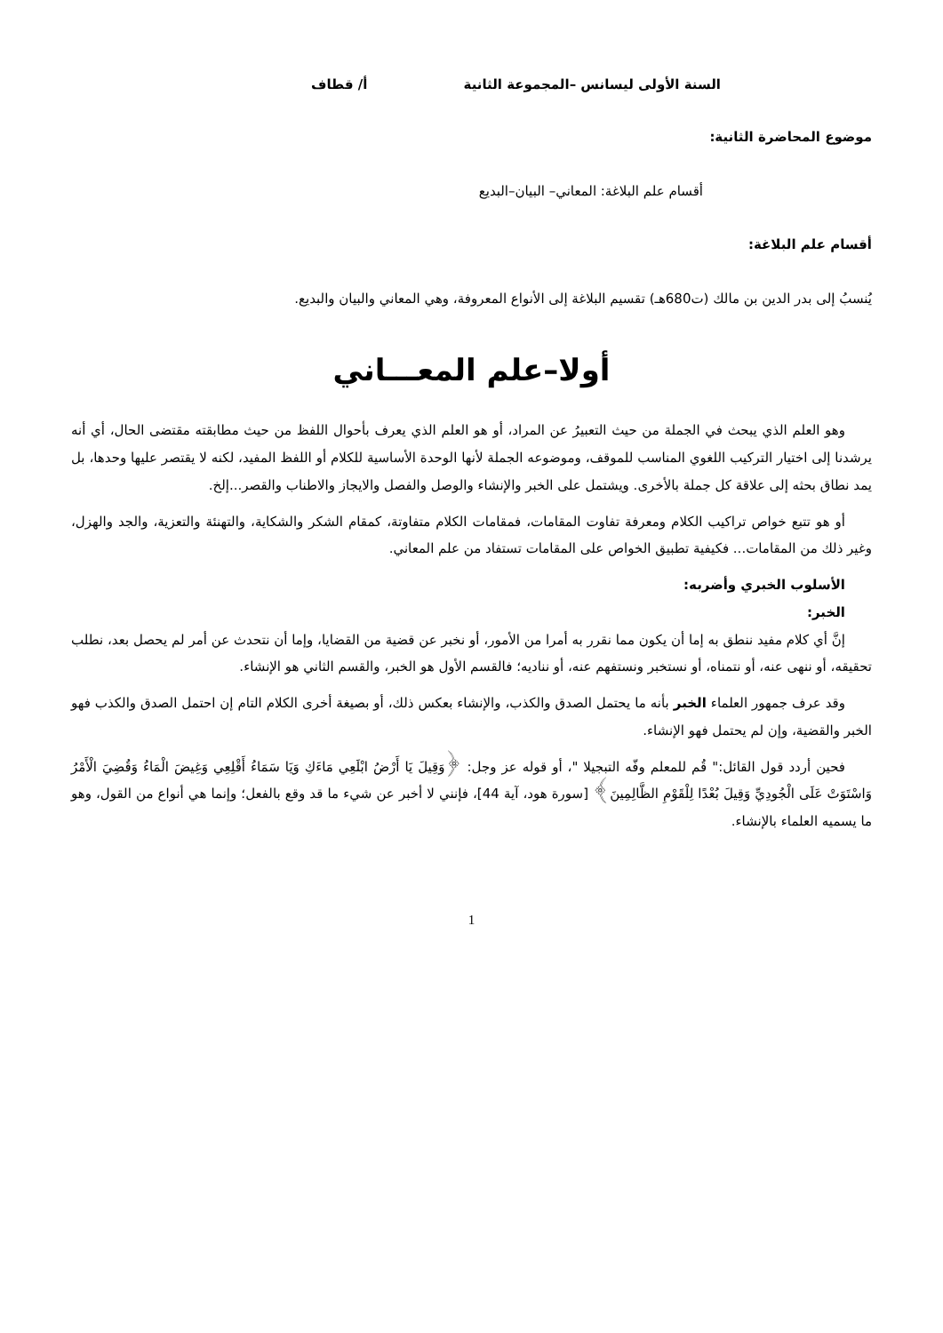السنة الأولى ليسانس –المجموعة الثانية أ/ قطاف
موضوع المحاضرة الثانية:
أقسام علم البلاغة: المعاني– البيان–البديع
أقسام علم البلاغة:
يُنسبُ إلى بدر الدين بن مالك (ت680هـ) تقسيم البلاغة إلى الأنواع المعروفة، وهي المعاني والبيان والبديع.
أولا–علم المعـــاني
وهو العلم الذي يبحث في الجملة من حيث التعبيرُ عن المراد، أو هو العلم الذي يعرف بأحوال اللفظ من حيث مطابقته مقتضى الحال، أي أنه يرشدنا إلى اختيار التركيب اللغوي المناسب للموقف، وموضوعه الجملة لأنها الوحدة الأساسية للكلام أو اللفظ المفيد، لكنه لا يقتصر عليها وحدها، بل يمد نطاق بحثه إلى علاقة كل جملة بالأخرى. ويشتمل على الخبر والإنشاء والوصل والفصل والايجاز والاطناب والقصر...إلخ.
أو هو تتبع خواص تراكيب الكلام ومعرفة تفاوت المقامات، فمقامات الكلام متفاوتة، كمقام الشكر والشكاية، والتهنئة والتعزية، والجد والهزل، وغير ذلك من المقامات... فكيفية تطبيق الخواص على المقامات تستفاد من علم المعاني.
الأسلوب الخبري وأضربه:
الخبر:
إنَّ أي كلام مفيد ننطق به إما أن يكون مما نقرر به أمرا من الأمور، أو نخبر عن قضية من القضايا، وإما أن نتحدث عن أمر لم يحصل بعد، نطلب تحقيقه، أو ننهى عنه، أو نتمناه، أو نستخبر ونستفهم عنه، أو نناديه؛ فالقسم الأول هو الخبر، والقسم الثاني هو الإنشاء.
وقد عرف جمهور العلماء الخبر بأنه ما يحتمل الصدق والكذب، والإنشاء بعكس ذلك، أو بصيغة أخرى الكلام التام إن احتمل الصدق والكذب فهو الخبر والقضية، وإن لم يحتمل فهو الإنشاء.
فحين أردد قول القائل:" قُم للمعلم وفّه التبجيلا "، أو قوله عز وجل: ﴿وَقِيلَ يَا أَرْضُ ابْلَعِي مَاءَكِ وَيَا سَمَاءُ أَقْلِعِي وَغِيضَ الْمَاءُ وَقُضِيَ الْأَمْرُ وَاسْتَوَتْ عَلَى الْجُودِيِّ وَقِيلَ بُعْدًا لِلْقَوْمِ الظَّالِمِينَ﴾ [سورة هود، آية 44]، فإنني لا أخبر عن شيء ما قد وقع بالفعل؛ وإنما هي أنواع من القول، وهو ما يسميه العلماء بالإنشاء.
1